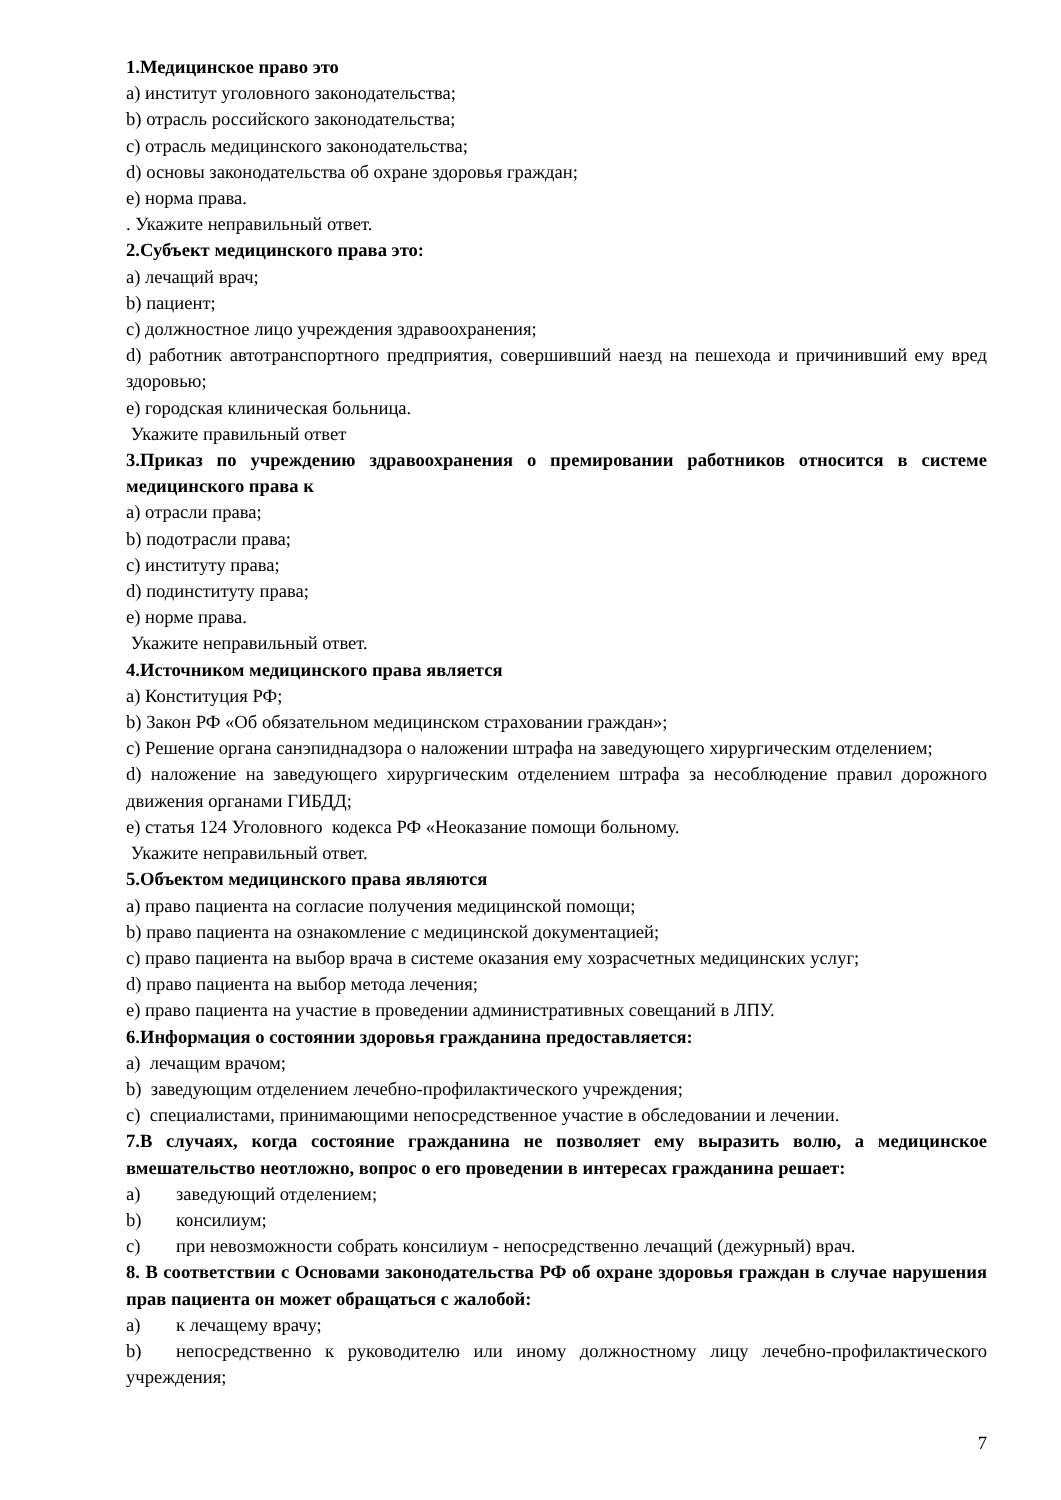1.Медицинское право это
a) институт уголовного законодательства;
b) отрасль российского законодательства;
c) отрасль медицинского законодательства;
d) основы законодательства об охране здоровья граждан;
e) норма права.
. Укажите неправильный ответ.
2.Субъект медицинского права это:
a) лечащий врач;
b) пациент;
c) должностное лицо учреждения здравоохранения;
d) работник автотранспортного предприятия, совершивший наезд на пешехода и причинивший ему вред здоровью;
e) городская клиническая больница.
Укажите правильный ответ
3.Приказ по учреждению здравоохранения о премировании работников относится в системе медицинского права к
a) отрасли права;
b) подотрасли права;
c) институту права;
d) подинституту права;
e) норме права.
Укажите неправильный ответ.
4.Источником медицинского права является
a) Конституция РФ;
b) Закон РФ «Об обязательном медицинском страховании граждан»;
c) Решение органа санэпиднадзора о наложении штрафа на заведующего хирургическим отделением;
d) наложение на заведующего хирургическим отделением штрафа за несоблюдение правил дорожного движения органами ГИБДД;
e) статья 124 Уголовного кодекса РФ «Неоказание помощи больному.
Укажите неправильный ответ.
5.Объектом медицинского права являются
a) право пациента на согласие получения медицинской помощи;
b) право пациента на ознакомление с медицинской документацией;
c) право пациента на выбор врача в системе оказания ему хозрасчетных медицинских услуг;
d) право пациента на выбор метода лечения;
e) право пациента на участие в проведении административных совещаний в ЛПУ.
6.Информация о состоянии здоровья гражданина предоставляется:
a) лечащим врачом;
b) заведующим отделением лечебно-профилактического учреждения;
c) специалистами, принимающими непосредственное участие в обследовании и лечении.
7.В случаях, когда состояние гражданина не позволяет ему выразить волю, а медицинское вмешательство неотложно, вопрос о его проведении в интересах гражданина решает:
a) заведующий отделением;
b) консилиум;
c) при невозможности собрать консилиум - непосредственно лечащий (дежурный) врач.
8. В соответствии с Основами законодательства РФ об охране здоровья граждан в случае нарушения прав пациента он может обращаться с жалобой:
a) к лечащему врачу;
b) непосредственно к руководителю или иному должностному лицу лечебно-профилактического учреждения;
7